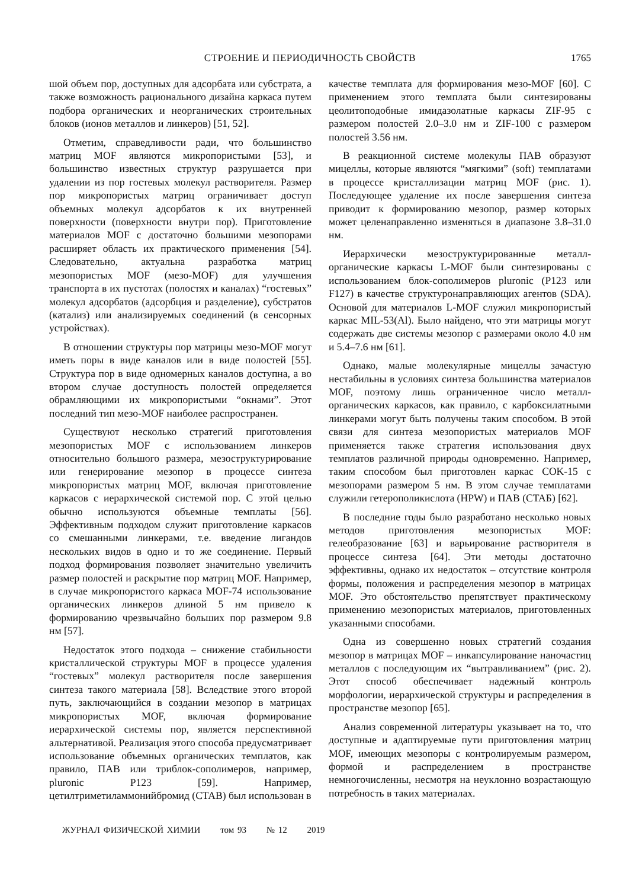СТРОЕНИЕ И ПЕРИОДИЧНОСТЬ СВОЙСТВ 1765
шой объем пор, доступных для адсорбата или субстрата, а также возможность рационального дизайна каркаса путем подбора органических и неорганических строительных блоков (ионов металлов и линкеров) [51, 52].
Отметим, справедливости ради, что большинство матриц MOF являются микропористыми [53], и большинство известных структур разрушается при удалении из пор гостевых молекул растворителя. Размер пор микропористых матриц ограничивает доступ объемных молекул адсорбатов к их внутренней поверхности (поверхности внутри пор). Приготовление материалов MOF с достаточно большими мезопорами расширяет область их практического применения [54]. Следовательно, актуальна разработка матриц мезопористых MOF (мезо-MOF) для улучшения транспорта в их пустотах (полостях и каналах) “гостевых” молекул адсорбатов (адсорбция и разделение), субстратов (катализ) или анализируемых соединений (в сенсорных устройствах).
В отношении структуры пор матрицы мезо-MOF могут иметь поры в виде каналов или в виде полостей [55]. Структура пор в виде одномерных каналов доступна, а во втором случае доступность полостей определяется обрамляющими их микропористыми “окнами”. Этот последний тип мезо-MOF наиболее распространен.
Существуют несколько стратегий приготовления мезопористых MOF с использованием линкеров относительно большого размера, мезоструктурирование или генерирование мезопор в процессе синтеза микропористых матриц MOF, включая приготовление каркасов с иерархической системой пор. С этой целью обычно используются объемные темплаты [56]. Эффективным подходом служит приготовление каркасов со смешанными линкерами, т.е. введение лигандов нескольких видов в одно и то же соединение. Первый подход формирования позволяет значительно увеличить размер полостей и раскрытие пор матриц MOF. Например, в случае микропористого каркаса MOF-74 использование органических линкеров длиной 5 нм привело к формированию чрезвычайно больших пор размером 9.8 нм [57].
Недостаток этого подхода – снижение стабильности кристаллической структуры MOF в процессе удаления “гостевых” молекул растворителя после завершения синтеза такого материала [58]. Вследствие этого второй путь, заключающийся в создании мезопор в матрицах микропористых MOF, включая формирование иерархической системы пор, является перспективной альтернативой. Реализация этого способа предусматривает использование объемных органических темплатов, как правило, ПАВ или триблок-сополимеров, например, pluronic P123 [59]. Например, цетилтриметиламмонийбромид (CTAB) был использован в
качестве темплата для формирования мезо-MOF [60]. С применением этого темплата были синтезированы цеолитоподобные имидазолатные каркасы ZIF-95 с размером полостей 2.0–3.0 нм и ZIF-100 с размером полостей 3.56 нм.
В реакционной системе молекулы ПАВ образуют мицеллы, которые являются “мягкими” (soft) темплатами в процессе кристаллизации матриц MOF (рис. 1). Последующее удаление их после завершения синтеза приводит к формированию мезопор, размер которых может целенаправленно изменяться в диапазоне 3.8–31.0 нм.
Иерархически мезоструктурированные металл-органические каркасы L-MOF были синтезированы с использованием блок-сополимеров pluronic (P123 или F127) в качестве структуронаправляющих агентов (SDA). Основой для материалов L-MOF служил микропористый каркас MIL-53(Al). Было найдено, что эти матрицы могут содержать две системы мезопор с размерами около 4.0 нм и 5.4–7.6 нм [61].
Однако, малые молекулярные мицеллы зачастую нестабильны в условиях синтеза большинства материалов MOF, поэтому лишь ограниченное число металл-органических каркасов, как правило, с карбоксилатными линкерами могут быть получены таким способом. В этой связи для синтеза мезопористых материалов MOF применяется также стратегия использования двух темплатов различной природы одновременно. Например, таким способом был приготовлен каркас COK-15 с мезопорами размером 5 нм. В этом случае темплатами служили гетерополикислота (HPW) и ПАВ (CTAБ) [62].
В последние годы было разработано несколько новых методов приготовления мезопористых MOF: гелеобразование [63] и варьирование растворителя в процессе синтеза [64]. Эти методы достаточно эффективны, однако их недостаток – отсутствие контроля формы, положения и распределения мезопор в матрицах MOF. Это обстоятельство препятствует практическому применению мезопористых материалов, приготовленных указанными способами.
Одна из совершенно новых стратегий создания мезопор в матрицах MOF – инкапсулирование наночастиц металлов с последующим их “вытравливанием” (рис. 2). Этот способ обеспечивает надежный контроль морфологии, иерархической структуры и распределения в пространстве мезопор [65].
Анализ современной литературы указывает на то, что доступные и адаптируемые пути приготовления матриц MOF, имеющих мезопоры с контролируемым размером, формой и распределением в пространстве немногочисленны, несмотря на неуклонно возрастающую потребность в таких материалах.
ЖУРНАЛ ФИЗИЧЕСКОЙ ХИМИИ том 93 № 12 2019